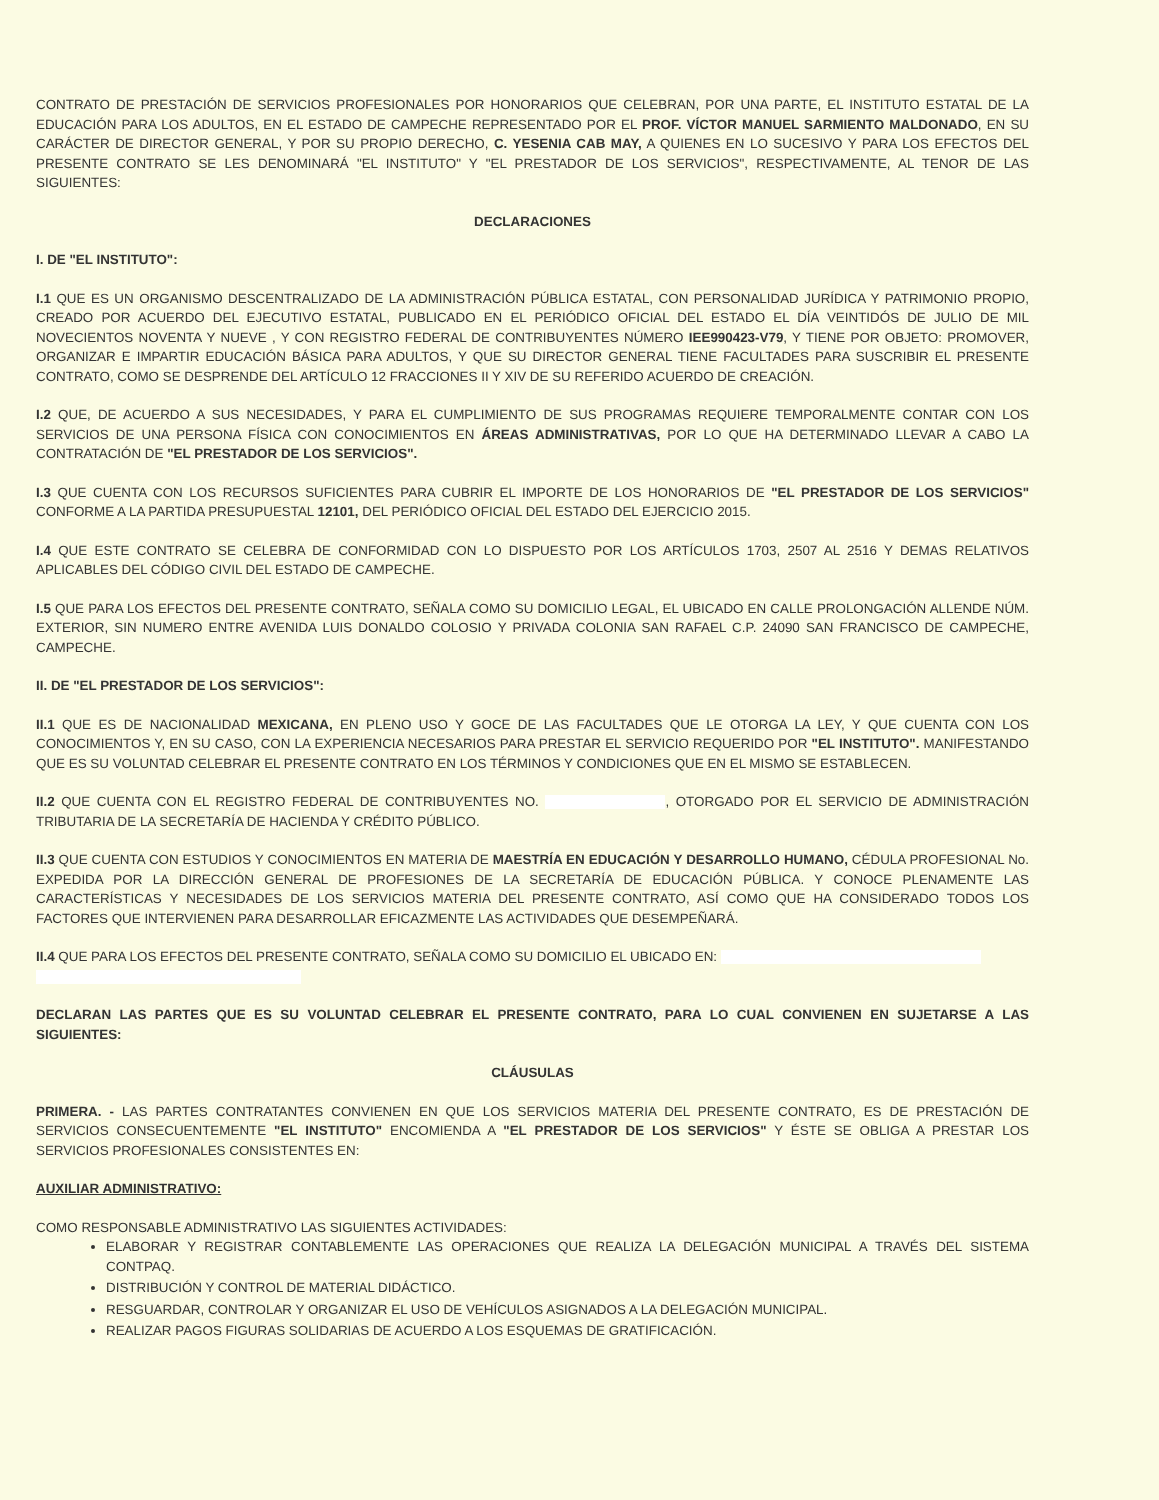CONTRATO DE PRESTACIÓN DE SERVICIOS PROFESIONALES POR HONORARIOS QUE CELEBRAN, POR UNA PARTE, EL INSTITUTO ESTATAL DE LA EDUCACIÓN PARA LOS ADULTOS, EN EL ESTADO DE CAMPECHE REPRESENTADO POR EL PROF. VÍCTOR MANUEL SARMIENTO MALDONADO, EN SU CARÁCTER DE DIRECTOR GENERAL, Y POR SU PROPIO DERECHO, C. YESENIA CAB MAY, A QUIENES EN LO SUCESIVO Y PARA LOS EFECTOS DEL PRESENTE CONTRATO SE LES DENOMINARÁ "EL INSTITUTO" Y "EL PRESTADOR DE LOS SERVICIOS", RESPECTIVAMENTE, AL TENOR DE LAS SIGUIENTES:
DECLARACIONES
I. DE "EL INSTITUTO":
I.1 QUE ES UN ORGANISMO DESCENTRALIZADO DE LA ADMINISTRACIÓN PÚBLICA ESTATAL, CON PERSONALIDAD JURÍDICA Y PATRIMONIO PROPIO, CREADO POR ACUERDO DEL EJECUTIVO ESTATAL, PUBLICADO EN EL PERIÓDICO OFICIAL DEL ESTADO EL DÍA VEINTIDÓS DE JULIO DE MIL NOVECIENTOS NOVENTA Y NUEVE , Y CON REGISTRO FEDERAL DE CONTRIBUYENTES NÚMERO IEE990423-V79, Y TIENE POR OBJETO: PROMOVER, ORGANIZAR E IMPARTIR EDUCACIÓN BÁSICA PARA ADULTOS, Y QUE SU DIRECTOR GENERAL TIENE FACULTADES PARA SUSCRIBIR EL PRESENTE CONTRATO, COMO SE DESPRENDE DEL ARTÍCULO 12 FRACCIONES II Y XIV DE SU REFERIDO ACUERDO DE CREACIÓN.
I.2 QUE, DE ACUERDO A SUS NECESIDADES, Y PARA EL CUMPLIMIENTO DE SUS PROGRAMAS REQUIERE TEMPORALMENTE CONTAR CON LOS SERVICIOS DE UNA PERSONA FÍSICA CON CONOCIMIENTOS EN ÁREAS ADMINISTRATIVAS, POR LO QUE HA DETERMINADO LLEVAR A CABO LA CONTRATACIÓN DE "EL PRESTADOR DE LOS SERVICIOS".
I.3 QUE CUENTA CON LOS RECURSOS SUFICIENTES PARA CUBRIR EL IMPORTE DE LOS HONORARIOS DE "EL PRESTADOR DE LOS SERVICIOS" CONFORME A LA PARTIDA PRESUPUESTAL 12101, DEL PERIÓDICO OFICIAL DEL ESTADO DEL EJERCICIO 2015.
I.4 QUE ESTE CONTRATO SE CELEBRA DE CONFORMIDAD CON LO DISPUESTO POR LOS ARTÍCULOS 1703, 2507 AL 2516 Y DEMAS RELATIVOS APLICABLES DEL CÓDIGO CIVIL DEL ESTADO DE CAMPECHE.
I.5 QUE PARA LOS EFECTOS DEL PRESENTE CONTRATO, SEÑALA COMO SU DOMICILIO LEGAL, EL UBICADO EN CALLE PROLONGACIÓN ALLENDE NÚM. EXTERIOR, SIN NUMERO ENTRE AVENIDA LUIS DONALDO COLOSIO Y PRIVADA COLONIA SAN RAFAEL C.P. 24090 SAN FRANCISCO DE CAMPECHE, CAMPECHE.
II. DE "EL PRESTADOR DE LOS SERVICIOS":
II.1 QUE ES DE NACIONALIDAD MEXICANA, EN PLENO USO Y GOCE DE LAS FACULTADES QUE LE OTORGA LA LEY, Y QUE CUENTA CON LOS CONOCIMIENTOS Y, EN SU CASO, CON LA EXPERIENCIA NECESARIOS PARA PRESTAR EL SERVICIO REQUERIDO POR "EL INSTITUTO". MANIFESTANDO QUE ES SU VOLUNTAD CELEBRAR EL PRESENTE CONTRATO EN LOS TÉRMINOS Y CONDICIONES QUE EN EL MISMO SE ESTABLECEN.
II.2 QUE CUENTA CON EL REGISTRO FEDERAL DE CONTRIBUYENTES NO. , OTORGADO POR EL SERVICIO DE ADMINISTRACIÓN TRIBUTARIA DE LA SECRETARÍA DE HACIENDA Y CRÉDITO PÚBLICO.
II.3 QUE CUENTA CON ESTUDIOS Y CONOCIMIENTOS EN MATERIA DE MAESTRÍA EN EDUCACIÓN Y DESARROLLO HUMANO, CÉDULA PROFESIONAL No. EXPEDIDA POR LA DIRECCIÓN GENERAL DE PROFESIONES DE LA SECRETARÍA DE EDUCACIÓN PÚBLICA. Y CONOCE PLENAMENTE LAS CARACTERÍSTICAS Y NECESIDADES DE LOS SERVICIOS MATERIA DEL PRESENTE CONTRATO, ASÍ COMO QUE HA CONSIDERADO TODOS LOS FACTORES QUE INTERVIENEN PARA DESARROLLAR EFICAZMENTE LAS ACTIVIDADES QUE DESEMPEÑARÁ.
II.4 QUE PARA LOS EFECTOS DEL PRESENTE CONTRATO, SEÑALA COMO SU DOMICILIO EL UBICADO EN:
DECLARAN LAS PARTES QUE ES SU VOLUNTAD CELEBRAR EL PRESENTE CONTRATO, PARA LO CUAL CONVIENEN EN SUJETARSE A LAS SIGUIENTES:
CLÁUSULAS
PRIMERA. - LAS PARTES CONTRATANTES CONVIENEN EN QUE LOS SERVICIOS MATERIA DEL PRESENTE CONTRATO, ES DE PRESTACIÓN DE SERVICIOS CONSECUENTEMENTE "EL INSTITUTO" ENCOMIENDA A "EL PRESTADOR DE LOS SERVICIOS" Y ÉSTE SE OBLIGA A PRESTAR LOS SERVICIOS PROFESIONALES CONSISTENTES EN:
AUXILIAR ADMINISTRATIVO:
COMO RESPONSABLE ADMINISTRATIVO LAS SIGUIENTES ACTIVIDADES:
ELABORAR Y REGISTRAR CONTABLEMENTE LAS OPERACIONES QUE REALIZA LA DELEGACIÓN MUNICIPAL A TRAVÉS DEL SISTEMA CONTPAQ.
DISTRIBUCIÓN Y CONTROL DE MATERIAL DIDÁCTICO.
RESGUARDAR, CONTROLAR Y ORGANIZAR EL USO DE VEHÍCULOS ASIGNADOS A LA DELEGACIÓN MUNICIPAL.
REALIZAR PAGOS FIGURAS SOLIDARIAS DE ACUERDO A LOS ESQUEMAS DE GRATIFICACIÓN.